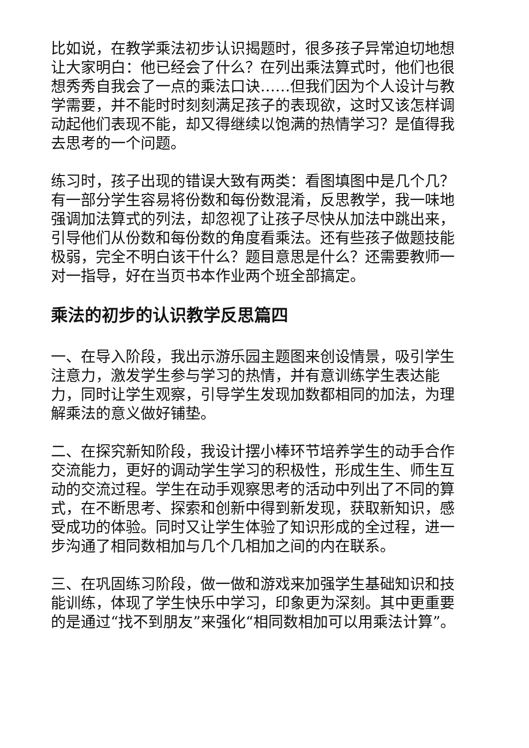比如说，在教学乘法初步认识揭题时，很多孩子异常迫切地想让大家明白：他已经会了什么？在列出乘法算式时，他们也很想秀秀自我会了一点的乘法口诀……但我们因为个人设计与教学需要，并不能时时刻刻满足孩子的表现欲，这时又该怎样调动起他们表现不能，却又得继续以饱满的热情学习？是值得我去思考的一个问题。
练习时，孩子出现的错误大致有两类：看图填图中是几个几？有一部分学生容易将份数和每份数混淆，反思教学，我一味地强调加法算式的列法，却忽视了让孩子尽快从加法中跳出来，引导他们从份数和每份数的角度看乘法。还有些孩子做题技能极弱，完全不明白该干什么？题目意思是什么？还需要教师一对一指导，好在当页书本作业两个班全部搞定。
乘法的初步的认识教学反思篇四
一、在导入阶段，我出示游乐园主题图来创设情景，吸引学生注意力，激发学生参与学习的热情，并有意训练学生表达能力，同时让学生观察，引导学生发现加数都相同的加法，为理解乘法的意义做好铺垫。
二、在探究新知阶段，我设计摆小棒环节培养学生的动手合作交流能力，更好的调动学生学习的积极性，形成生生、师生互动的交流过程。学生在动手观察思考的活动中列出了不同的算式，在不断思考、探索和创新中得到新发现，获取新知识，感受成功的体验。同时又让学生体验了知识形成的全过程，进一步沟通了相同数相加与几个几相加之间的内在联系。
三、在巩固练习阶段，做一做和游戏来加强学生基础知识和技能训练，体现了学生快乐中学习，印象更为深刻。其中更重要的是通过“找不到朋友”来强化“相同数相加可以用乘法计算”。